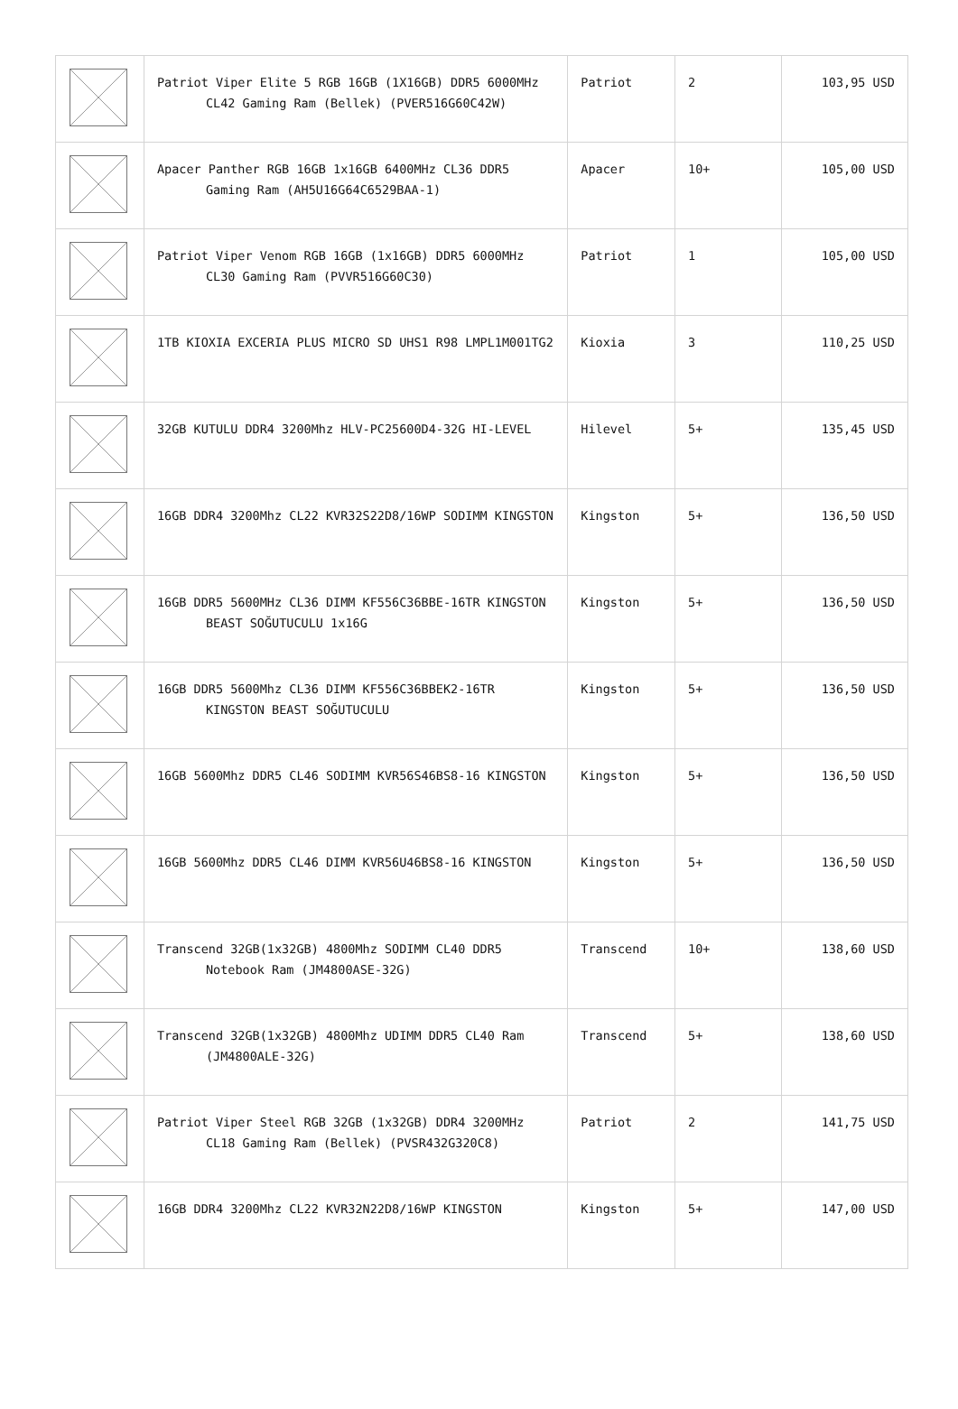| | Patriot Viper Elite 5 RGB 16GB (1X16GB) DDR5 6000MHz CL42 Gaming Ram (Bellek) (PVER516G60C42W) | Patriot | 2 | 103,95 USD |
| | Apacer Panther RGB 16GB 1x16GB 6400MHz CL36 DDR5 Gaming Ram (AH5U16G64C6529BAA-1) | Apacer | 10+ | 105,00 USD |
| | Patriot Viper Venom RGB 16GB (1x16GB) DDR5 6000MHz CL30 Gaming Ram (PVVR516G60C30) | Patriot | 1 | 105,00 USD |
| | 1TB KIOXIA EXCERIA PLUS MICRO SD UHS1 R98 LMPL1M001TG2 | Kioxia | 3 | 110,25 USD |
| | 32GB KUTULU DDR4 3200Mhz HLV-PC25600D4-32G HI-LEVEL | Hilevel | 5+ | 135,45 USD |
| | 16GB DDR4 3200Mhz CL22 KVR32S22D8/16WP SODIMM KINGSTON | Kingston | 5+ | 136,50 USD |
| | 16GB DDR5 5600MHz CL36 DIMM KF556C36BBE-16TR KINGSTON BEAST SOĞUTUCULU 1x16G | Kingston | 5+ | 136,50 USD |
| | 16GB DDR5 5600Mhz CL36 DIMM KF556C36BBEK2-16TR KINGSTON BEAST SOĞUTUCULU | Kingston | 5+ | 136,50 USD |
| | 16GB 5600Mhz DDR5 CL46 SODIMM KVR56S46BS8-16 KINGSTON | Kingston | 5+ | 136,50 USD |
| | 16GB 5600Mhz DDR5 CL46 DIMM KVR56U46BS8-16 KINGSTON | Kingston | 5+ | 136,50 USD |
| | Transcend 32GB(1x32GB) 4800Mhz SODIMM CL40 DDR5 Notebook Ram (JM4800ASE-32G) | Transcend | 10+ | 138,60 USD |
| | Transcend 32GB(1x32GB) 4800Mhz UDIMM DDR5 CL40 Ram (JM4800ALE-32G) | Transcend | 5+ | 138,60 USD |
| | Patriot Viper Steel RGB 32GB (1x32GB) DDR4 3200MHz CL18 Gaming Ram (Bellek) (PVSR432G320C8) | Patriot | 2 | 141,75 USD |
| | 16GB DDR4 3200Mhz CL22 KVR32N22D8/16WP KINGSTON | Kingston | 5+ | 147,00 USD |